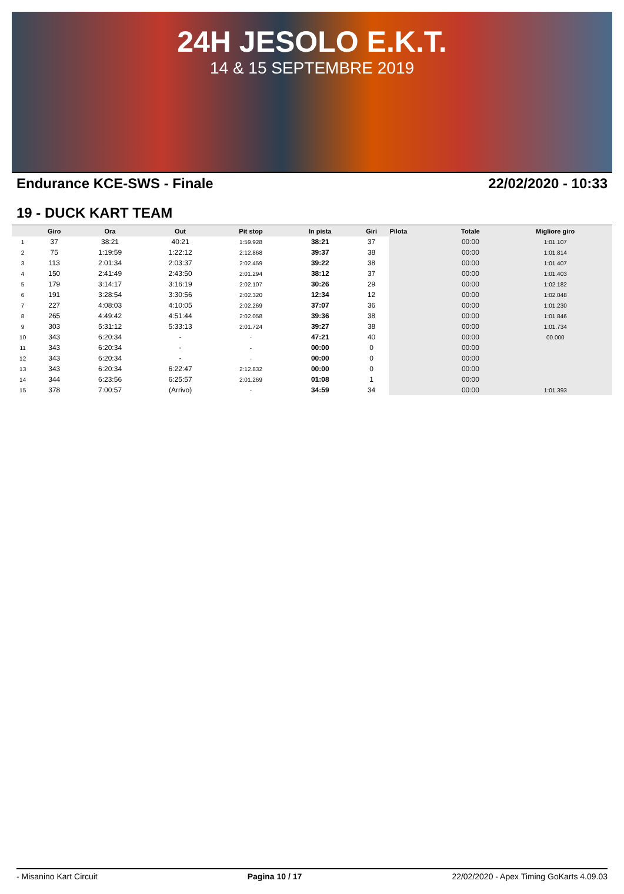24H JESOLO E.K.T.
14 & 15 SEPTEMBRE 2019
Endurance KCE-SWS - Finale 22/02/2020 - 10:33
19 - DUCK KART TEAM
| | Giro | Ora | Out | Pit stop | In pista | Giri | Pilota | Totale | Migliore giro |
| --- | --- | --- | --- | --- | --- | --- | --- | --- | --- |
| 1 | 37 | 38:21 | 40:21 | 1:59.928 | 38:21 | 37 | | 00:00 | 1:01.107 |
| 2 | 75 | 1:19:59 | 1:22:12 | 2:12.868 | 39:37 | 38 | | 00:00 | 1:01.814 |
| 3 | 113 | 2:01:34 | 2:03:37 | 2:02.459 | 39:22 | 38 | | 00:00 | 1:01.407 |
| 4 | 150 | 2:41:49 | 2:43:50 | 2:01.294 | 38:12 | 37 | | 00:00 | 1:01.403 |
| 5 | 179 | 3:14:17 | 3:16:19 | 2:02.107 | 30:26 | 29 | | 00:00 | 1:02.182 |
| 6 | 191 | 3:28:54 | 3:30:56 | 2:02.320 | 12:34 | 12 | | 00:00 | 1:02.048 |
| 7 | 227 | 4:08:03 | 4:10:05 | 2:02.269 | 37:07 | 36 | | 00:00 | 1:01.230 |
| 8 | 265 | 4:49:42 | 4:51:44 | 2:02.058 | 39:36 | 38 | | 00:00 | 1:01.846 |
| 9 | 303 | 5:31:12 | 5:33:13 | 2:01.724 | 39:27 | 38 | | 00:00 | 1:01.734 |
| 10 | 343 | 6:20:34 | - | - | 47:21 | 40 | | 00:00 | 00.000 |
| 11 | 343 | 6:20:34 | - | - | 00:00 | 0 | | 00:00 | |
| 12 | 343 | 6:20:34 | - | - | 00:00 | 0 | | 00:00 | |
| 13 | 343 | 6:20:34 | 6:22:47 | 2:12.832 | 00:00 | 0 | | 00:00 | |
| 14 | 344 | 6:23:56 | 6:25:57 | 2:01.269 | 01:08 | 1 | | 00:00 | |
| 15 | 378 | 7:00:57 | (Arrivo) | - | 34:59 | 34 | | 00:00 | 1:01.393 |
- Misanino Kart Circuit Pagina 10 / 17 22/02/2020 - Apex Timing GoKarts 4.09.03